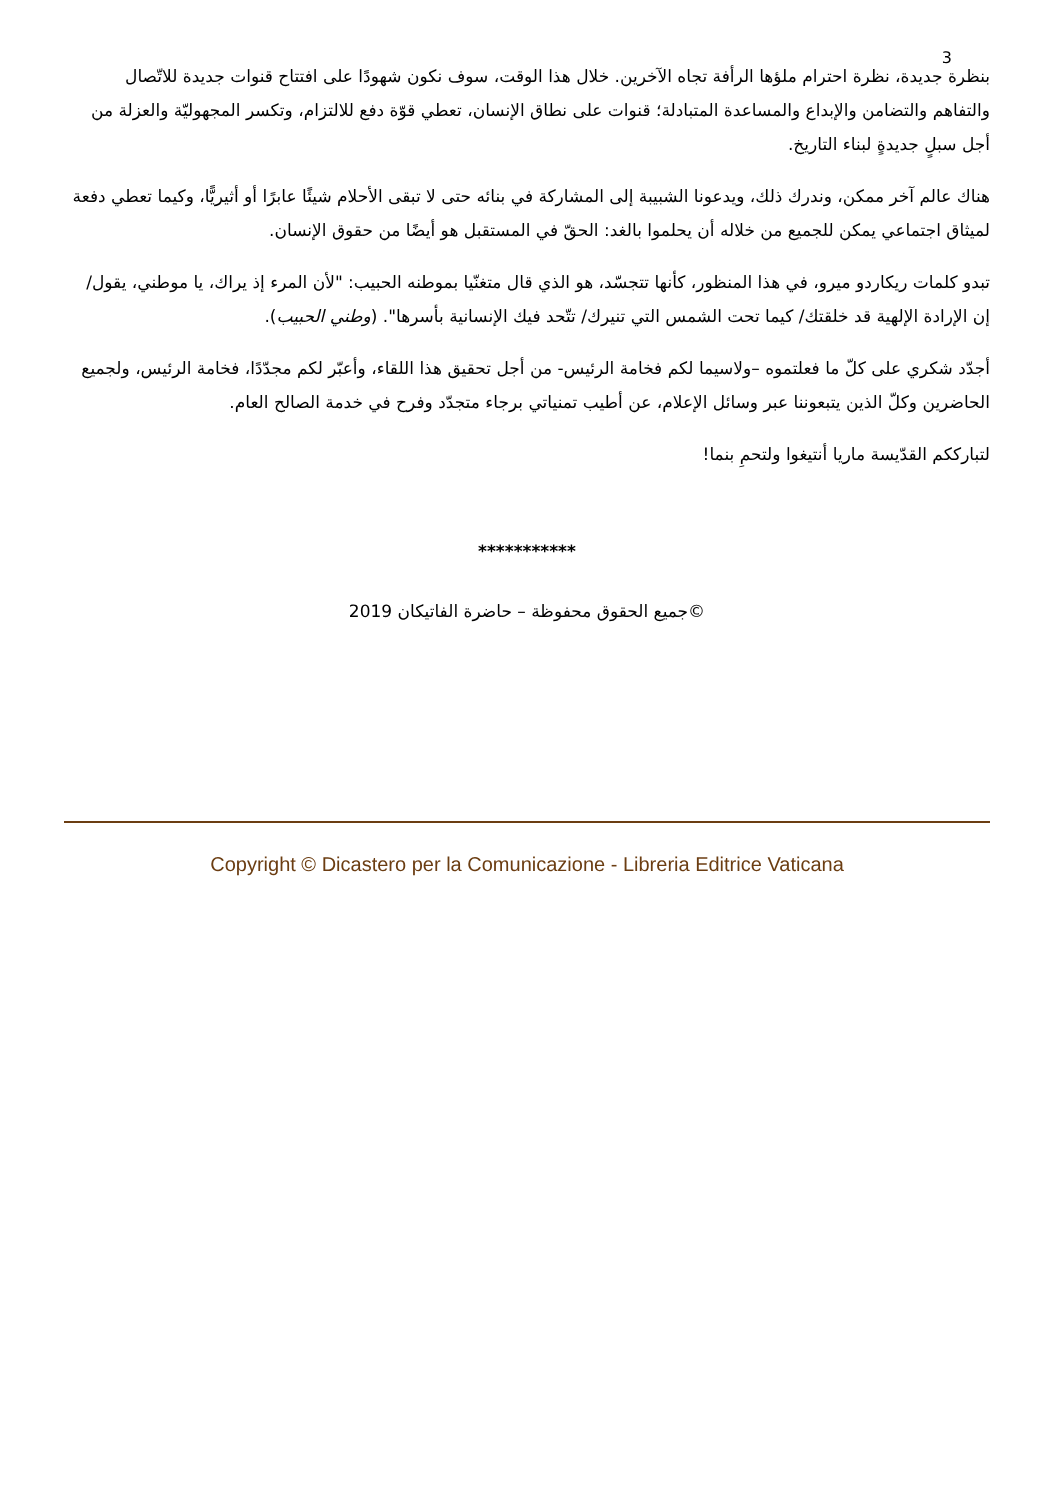3
بنظرة جديدة، نظرة احترام ملؤها الرأفة تجاه الآخرين. خلال هذا الوقت، سوف نكون شهودًا على افتتاح قنوات جديدة للاتّصال والتفاهم والتضامن والإبداع والمساعدة المتبادلة؛ قنوات على نطاق الإنسان، تعطي قوّة دفع للالتزام، وتكسر المجهوليّة والعزلة من أجل سبلٍ جديدةٍ لبناء التاريخ.
هناك عالم آخر ممكن، وندرك ذلك، ويدعونا الشبيبة إلى المشاركة في بنائه حتى لا تبقى الأحلام شيئًا عابرًا أو أثيريًّا، وكيما تعطي دفعة لميثاق اجتماعي يمكن للجميع من خلاله أن يحلموا بالغد: الحقّ في المستقبل هو أيضًا من حقوق الإنسان.
تبدو كلمات ريكاردو ميرو، في هذا المنظور، كأنها تتجسّد، هو الذي قال متغنّيا بموطنه الحبيب: "لأن المرء إذ يراك، يا موطني، يقول/ إن الإرادة الإلهية قد خلقتك/ كيما تحت الشمس التي تنيرك/ تتّحد فيك الإنسانية بأسرها". (وطني الحبيب).
أجدّد شكري على كلّ ما فعلتموه –ولاسيما لكم فخامة الرئيس- من أجل تحقيق هذا اللقاء، وأعبّر لكم مجدّدًا، فخامة الرئيس، ولجميع الحاضرين وكلّ الذين يتبعوننا عبر وسائل الإعلام، عن أطيب تمنياتي برجاء متجدّد وفرح في خدمة الصالح العام.
لتبارككم القدّيسة ماريا أنتيغوا ولتحمِ بنما!
***********
©جميع الحقوق محفوظة – حاضرة الفاتيكان 2019
Copyright © Dicastero per la Comunicazione - Libreria Editrice Vaticana